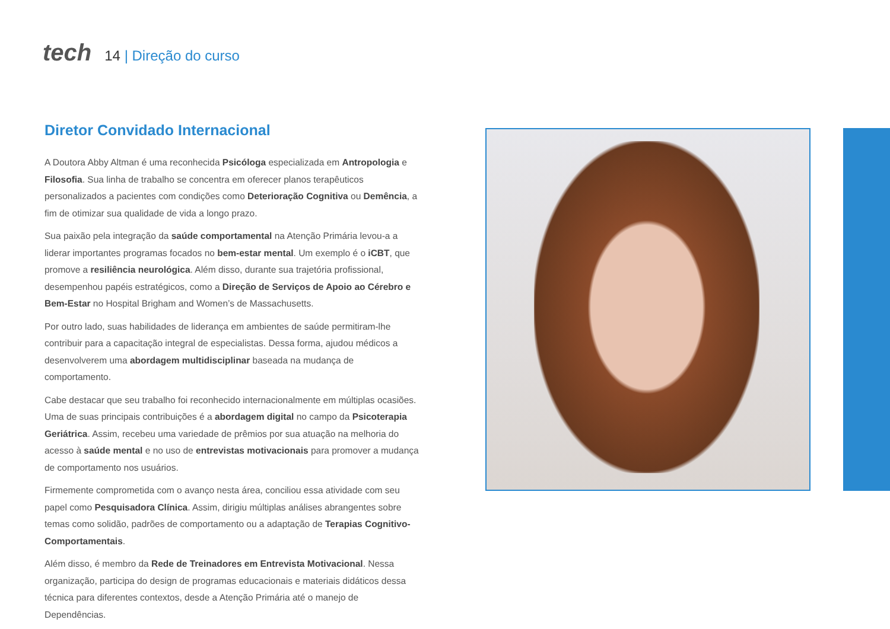tech
14 | Direção do curso
Diretor Convidado Internacional
A Doutora Abby Altman é uma reconhecida Psicóloga especializada em Antropologia e Filosofia. Sua linha de trabalho se concentra em oferecer planos terapêuticos personalizados a pacientes com condições como Deterioração Cognitiva ou Demência, a fim de otimizar sua qualidade de vida a longo prazo.
Sua paixão pela integração da saúde comportamental na Atenção Primária levou-a a liderar importantes programas focados no bem-estar mental. Um exemplo é o iCBT, que promove a resiliência neurológica. Além disso, durante sua trajetória profissional, desempenhou papéis estratégicos, como a Direção de Serviços de Apoio ao Cérebro e Bem-Estar no Hospital Brigham and Women’s de Massachusetts.
Por outro lado, suas habilidades de liderança em ambientes de saúde permitiram-lhe contribuir para a capacitação integral de especialistas. Dessa forma, ajudou médicos a desenvolverem uma abordagem multidisciplinar baseada na mudança de comportamento.
Cabe destacar que seu trabalho foi reconhecido internacionalmente em múltiplas ocasiões. Uma de suas principais contribuições é a abordagem digital no campo da Psicoterapia Geriátrica. Assim, recebeu uma variedade de prêmios por sua atuação na melhoria do acesso à saúde mental e no uso de entrevistas motivacionais para promover a mudança de comportamento nos usuários.
Firmemente comprometida com o avanço nesta área, conciliou essa atividade com seu papel como Pesquisadora Clínica. Assim, dirigiu múltiplas análises abrangentes sobre temas como solidão, padrões de comportamento ou a adaptação de Terapias Cognitivo-Comportamentais.
Além disso, é membro da Rede de Treinadores em Entrevista Motivacional. Nessa organização, participa do design de programas educacionais e materiais didáticos dessa técnica para diferentes contextos, desde a Atenção Primária até o manejo de Dependências.